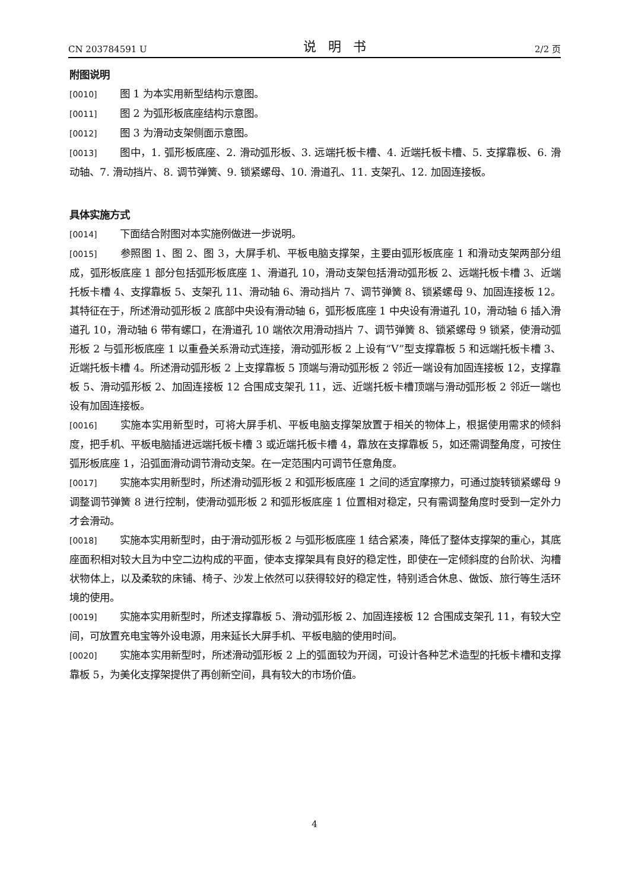CN 203784591 U 说明书 2/2 页
附图说明
[0010] 图 1 为本实用新型结构示意图。
[0011] 图 2 为弧形板底座结构示意图。
[0012] 图 3 为滑动支架侧面示意图。
[0013] 图中，1. 弧形板底座、2. 滑动弧形板、3. 远端托板卡槽、4. 近端托板卡槽、5. 支撑靠板、6. 滑动轴、7. 滑动挡片、8. 调节弹簧、9. 锁紧螺母、10. 滑道孔、11. 支架孔、12. 加固连接板。
具体实施方式
[0014] 下面结合附图对本实施例做进一步说明。
[0015] 参照图 1、图 2、图 3，大屏手机、平板电脑支撑架，主要由弧形板底座 1 和滑动支架两部分组成，弧形板底座 1 部分包括弧形板底座 1、滑道孔 10，滑动支架包括滑动弧形板 2、远端托板卡槽 3、近端托板卡槽 4、支撑靠板 5、支架孔 11、滑动轴 6、滑动挡片 7、调节弹簧 8、锁紧螺母 9、加固连接板 12。其特征在于，所述滑动弧形板 2 底部中央设有滑动轴 6，弧形板底座 1 中央设有滑道孔 10，滑动轴 6 插入滑道孔 10，滑动轴 6 带有螺口，在滑道孔 10 端依次用滑动挡片 7、调节弹簧 8、锁紧螺母 9 锁紧，使滑动弧形板 2 与弧形板底座 1 以重叠关系滑动式连接，滑动弧形板 2 上设有“V”型支撑靠板 5 和远端托板卡槽 3、近端托板卡槽 4。所述滑动弧形板 2 上支撑靠板 5 顶端与滑动弧形板 2 邻近一端设有加固连接板 12，支撑靠板 5、滑动弧形板 2、加固连接板 12 合围成支架孔 11，远、近端托板卡槽顶端与滑动弧形板 2 邻近一端也设有加固连接板。
[0016] 实施本实用新型时，可将大屏手机、平板电脑支撑架放置于相关的物体上，根据使用需求的倾斜度，把手机、平板电脑插进远端托板卡槽 3 或近端托板卡槽 4，靠放在支撑靠板 5，如还需调整角度，可按住弧形板底座 1，沿弧面滑动调节滑动支架。在一定范围内可调节任意角度。
[0017] 实施本实用新型时，所述滑动弧形板 2 和弧形板底座 1 之间的适宜摩擦力，可通过旋转锁紧螺母 9 调整调节弹簧 8 进行控制，使滑动弧形板 2 和弧形板底座 1 位置相对稳定，只有需调整角度时受到一定外力才会滑动。
[0018] 实施本实用新型时，由于滑动弧形板 2 与弧形板底座 1 结合紧凑，降低了整体支撑架的重心，其底座面积相对较大且为中空二边构成的平面，使本支撑架具有良好的稳定性，即使在一定倾斜度的台阶状、沟槽状物体上，以及柔软的床铺、椅子、沙发上依然可以获得较好的稳定性，特别适合休息、做饭、旅行等生活环境的使用。
[0019] 实施本实用新型时，所述支撑靠板 5、滑动弧形板 2、加固连接板 12 合围成支架孔 11，有较大空间，可放置充电宝等外设电源，用来延长大屏手机、平板电脑的使用时间。
[0020] 实施本实用新型时，所述滑动弧形板 2 上的弧面较为开阔，可设计各种艺术造型的托板卡槽和支撑靠板 5，为美化支撑架提供了再创新空间，具有较大的市场价值。
4